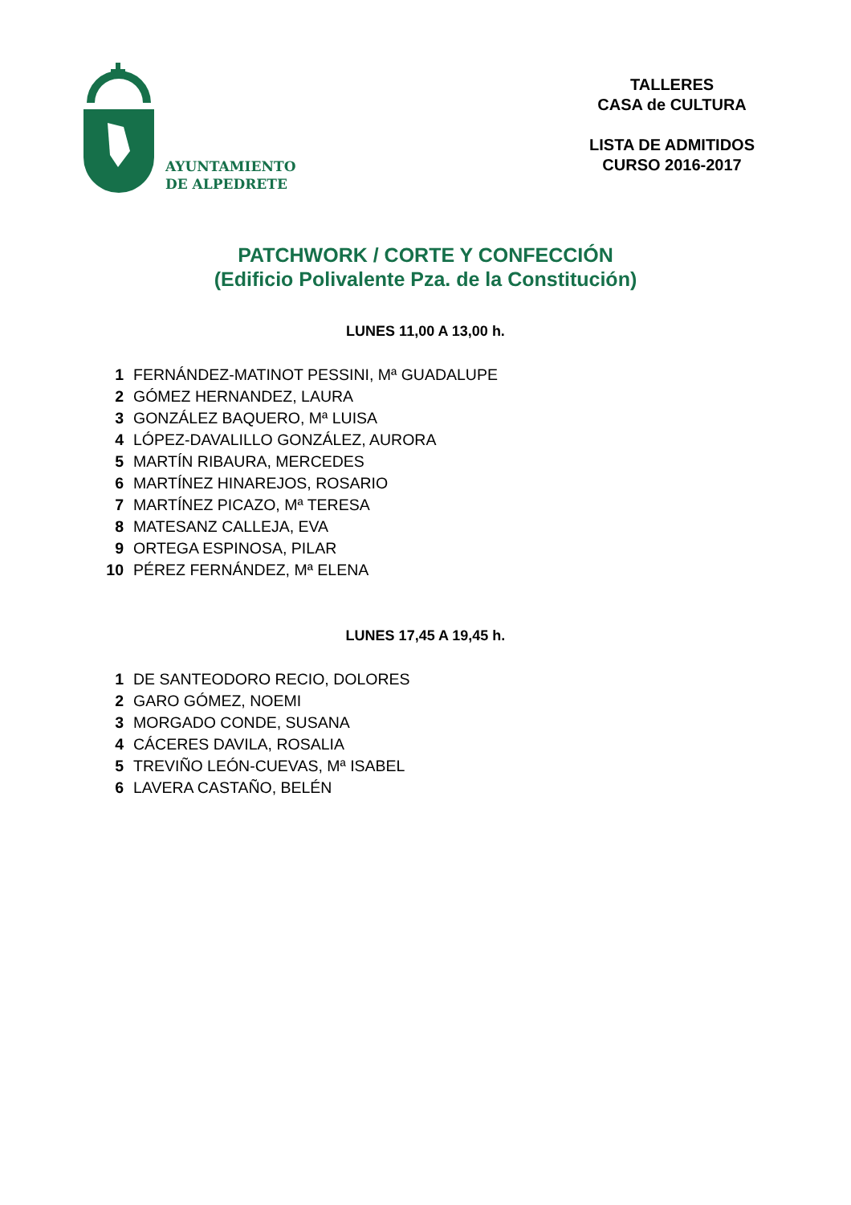AYUNTAMIENTO
DE ALPEDRETE
TALLERES
CASA de CULTURA
LISTA DE ADMITIDOS
CURSO 2016-2017
PATCHWORK / CORTE Y CONFECCIÓN
(Edificio Polivalente Pza. de la Constitución)
LUNES 11,00 A 13,00 h.
| 1 | FERNÁNDEZ-MATINOT PESSINI, Mª GUADALUPE |
| 2 | GÓMEZ HERNANDEZ, LAURA |
| 3 | GONZÁLEZ BAQUERO, Mª LUISA |
| 4 | LÓPEZ-DAVALILLO GONZÁLEZ, AURORA |
| 5 | MARTÍN RIBAURA, MERCEDES |
| 6 | MARTÍNEZ HINAREJOS, ROSARIO |
| 7 | MARTÍNEZ PICAZO, Mª TERESA |
| 8 | MATESANZ CALLEJA, EVA |
| 9 | ORTEGA ESPINOSA, PILAR |
| 10 | PÉREZ FERNÁNDEZ, Mª ELENA |
LUNES 17,45 A 19,45 h.
| 1 | DE SANTEODORO RECIO, DOLORES |
| 2 | GARO GÓMEZ, NOEMI |
| 3 | MORGADO CONDE, SUSANA |
| 4 | CÁCERES DAVILA, ROSALIA |
| 5 | TREVIÑO LEÓN-CUEVAS, Mª ISABEL |
| 6 | LAVERA CASTAÑO, BELÉN |